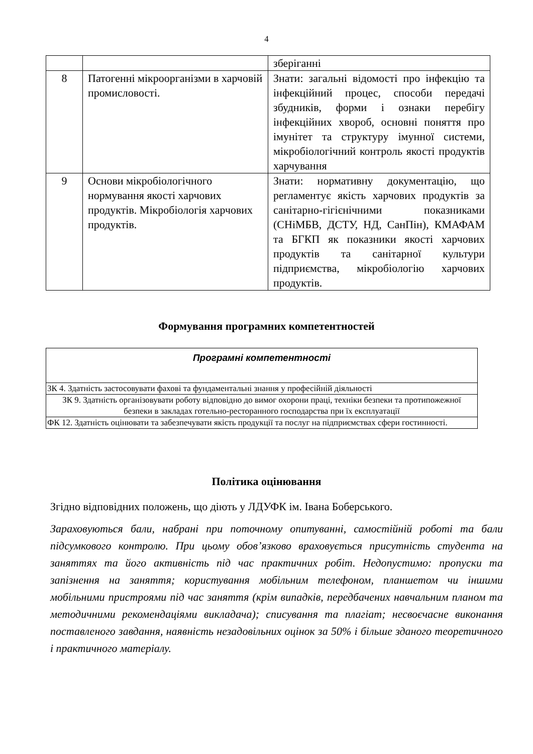4
| | | зберіганні |
| 8 | Патогенні мікроорганізми в харчовій промисловості. | Знати: загальні відомості про інфекцію та інфекційний процес, способи передачі збудників, форми і ознаки перебігу інфекційних хвороб, основні поняття про імунітет та структуру імунної системи, мікробіологічний контроль якості продуктів харчування |
| 9 | Основи мікробіологічного нормування якості харчових продуктів. Мікробіологія харчових продуктів. | Знати: нормативну документацію, що регламентує якість харчових продуктів за санітарно-гігієнічними показниками (СНіМБВ, ДСТУ, НД, СанПін), КМАФАМ та БГКП як показники якості харчових продуктів та санітарної культури підприємства, мікробіологію харчових продуктів. |
Формування програмних компетентностей
| Програмні компетентності |
| ЗК 4. Здатність застосовувати фахові та фундаментальні знання у професійній діяльності |
| ЗК 9. Здатність організовувати роботу відповідно до вимог охорони праці, техніки безпеки та протипожежної безпеки в закладах готельно-ресторанного господарства при їх експлуатації |
| ФК 12. Здатність оцінювати та забезпечувати якість продукції та послуг на підприємствах сфери гостинності. |
Політика оцінювання
Згідно відповідних положень, що діють у ЛДУФК ім. Івана Боберського.
Зараховуються бали, набрані при поточному опитуванні, самостійній роботі та бали підсумкового контролю. При цьому обов’язково враховується присутність студента на заняттях та його активність під час практичних робіт. Недопустимо: пропуски та запізнення на заняття; користування мобільним телефоном, планшетом чи іншими мобільними пристроями під час заняття (крім випадків, передбачених навчальним планом та методичними рекомендаціями викладача); списування та плагіат; несвоєчасне виконання поставленого завдання, наявність незадовільних оцінок за 50% і більше зданого теоретичного і практичного матеріалу.